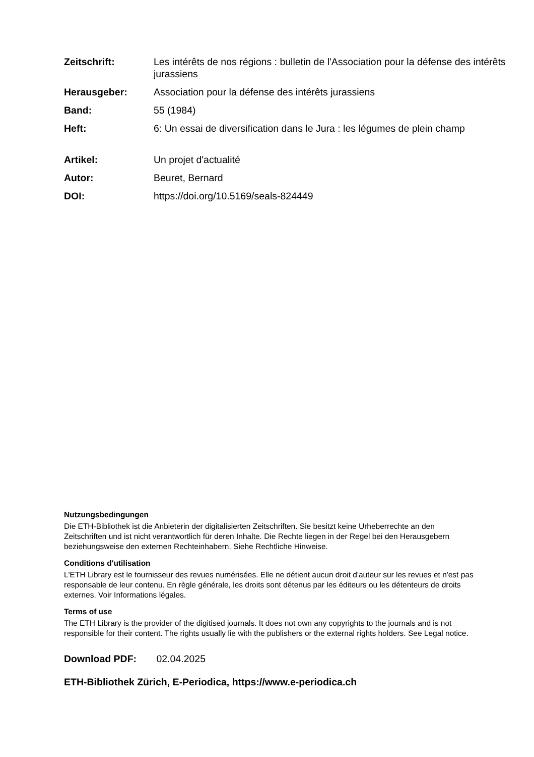| Zeitschrift: | Les intérêts de nos régions : bulletin de l'Association pour la défense des intérêts jurassiens |
| Herausgeber: | Association pour la défense des intérêts jurassiens |
| Band: | 55 (1984) |
| Heft: | 6: Un essai de diversification dans le Jura : les légumes de plein champ |
| Artikel: | Un projet d'actualité |
| Autor: | Beuret, Bernard |
| DOI: | https://doi.org/10.5169/seals-824449 |
Nutzungsbedingungen
Die ETH-Bibliothek ist die Anbieterin der digitalisierten Zeitschriften. Sie besitzt keine Urheberrechte an den Zeitschriften und ist nicht verantwortlich für deren Inhalte. Die Rechte liegen in der Regel bei den Herausgebern beziehungsweise den externen Rechteinhabern. Siehe Rechtliche Hinweise.
Conditions d'utilisation
L'ETH Library est le fournisseur des revues numérisées. Elle ne détient aucun droit d'auteur sur les revues et n'est pas responsable de leur contenu. En règle générale, les droits sont détenus par les éditeurs ou les détenteurs de droits externes. Voir Informations légales.
Terms of use
The ETH Library is the provider of the digitised journals. It does not own any copyrights to the journals and is not responsible for their content. The rights usually lie with the publishers or the external rights holders. See Legal notice.
Download PDF: 02.04.2025
ETH-Bibliothek Zürich, E-Periodica, https://www.e-periodica.ch